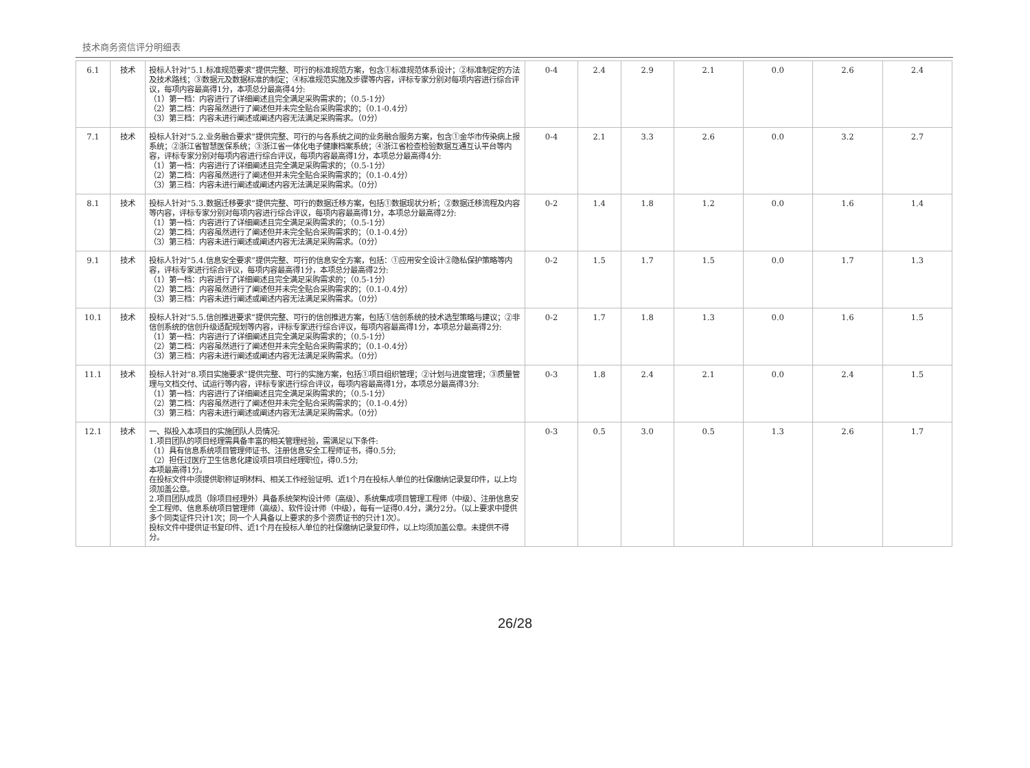技术商务资信评分明细表
| 6.1 | 技术 | 投标人针对“5.1.标准规范要求”提供完整、可行的标准规范方案，包含①标准规范体系设计；②标准制定的方法及技术路线；③数据元及数据标准的制定；④标准规范实施及步骤等内容，评标专家分别对每项内容进行综合评议，每项内容最高得1分，本项总分最高得4分: （1）第一档：内容进行了详细阐述且完全满足采购需求的；（0.5-1分） （2）第二档：内容虽然进行了阐述但并未完全贴合采购需求的；（0.1-0.4分） （3）第三档：内容未进行阐述或阐述内容无法满足采购需求。（0分） | 0-4 | 2.4 | 2.9 | 2.1 | 0.0 | 2.6 | 2.4 |
| 7.1 | 技术 | 投标人针对“5.2.业务融合要求”提供完整、可行的与各系统之间的业务融合服务方案，包含①金华市传染病上报系统；②浙江省智慧医保系统；③浙江省一体化电子健康档案系统；④浙江省检查检验数据互通互认平台等内容，评标专家分别对每项内容进行综合评议，每项内容最高得1分，本项总分最高得4分: （1）第一档：内容进行了详细阐述且完全满足采购需求的；（0.5-1分） （2）第二档：内容虽然进行了阐述但并未完全贴合采购需求的；（0.1-0.4分） （3）第三档：内容未进行阐述或阐述内容无法满足采购需求。（0分） | 0-4 | 2.1 | 3.3 | 2.6 | 0.0 | 3.2 | 2.7 |
| 8.1 | 技术 | 投标人针对“5.3.数据迁移要求”提供完整、可行的数据迁移方案，包括①数据现状分析；②数据迁移流程及内容等内容，评标专家分别对每项内容进行综合评议，每项内容最高得1分，本项总分最高得2分: （1）第一档：内容进行了详细阐述且完全满足采购需求的；（0.5-1分） （2）第二档：内容虽然进行了阐述但并未完全贴合采购需求的；（0.1-0.4分） （3）第三档：内容未进行阐述或阐述内容无法满足采购需求。（0分） | 0-2 | 1.4 | 1.8 | 1.2 | 0.0 | 1.6 | 1.4 |
| 9.1 | 技术 | 投标人针对“5.4.信息安全要求”提供完整、可行的信息安全方案，包括：①应用安全设计②隐私保护策略等内容，评标专家进行综合评议，每项内容最高得1分，本项总分最高得2分: （1）第一档：内容进行了详细阐述且完全满足采购需求的；（0.5-1分） （2）第二档：内容虽然进行了阐述但并未完全贴合采购需求的；（0.1-0.4分） （3）第三档：内容未进行阐述或阐述内容无法满足采购需求。（0分） | 0-2 | 1.5 | 1.7 | 1.5 | 0.0 | 1.7 | 1.3 |
| 10.1 | 技术 | 投标人针对“5.5.信创推进要求”提供完整、可行的信创推进方案，包括①信创系统的技术选型策略与建议；②非信创系统的信创升级适配规划等内容，评标专家进行综合评议，每项内容最高得1分，本项总分最高得2分: （1）第一档：内容进行了详细阐述且完全满足采购需求的；（0.5-1分） （2）第二档：内容虽然进行了阐述但并未完全贴合采购需求的；（0.1-0.4分） （3）第三档：内容未进行阐述或阐述内容无法满足采购需求。（0分） | 0-2 | 1.7 | 1.8 | 1.3 | 0.0 | 1.6 | 1.5 |
| 11.1 | 技术 | 投标人针对“8.项目实施要求”提供完整、可行的实施方案，包括①项目组织管理；②计划与进度管理；③质量管理与文档交付、试运行等内容，评标专家进行综合评议，每项内容最高得1分，本项总分最高得3分: （1）第一档：内容进行了详细阐述且完全满足采购需求的；（0.5-1分） （2）第二档：内容虽然进行了阐述但并未完全贴合采购需求的；（0.1-0.4分） （3）第三档：内容未进行阐述或阐述内容无法满足采购需求。（0分） | 0-3 | 1.8 | 2.4 | 2.1 | 0.0 | 2.4 | 1.5 |
| 12.1 | 技术 | 一、拟投入本项目的实施团队人员情况: 1.项目团队的项目经理需具备丰富的相关管理经验，需满足以下条件: （1）具有信息系统项目管理师证书、注册信息安全工程师证书，得0.5分; （2）担任过医疗卫生信息化建设项目项目经理职位，得0.5分; 本项最高得1分。 在投标文件中须提供职称证明材料、相关工作经验证明、近1个月在投标人单位的社保缴纳记录复印件，以上均须加盖公章。 2.项目团队成员（除项目经理外）具备系统架构设计师（高级）、系统集成项目管理工程师（中级）、注册信息安全工程师、信息系统项目管理师（高级）、软件设计师（中级），每有一证得0.4分，满分2分。（以上要求中提供多个同类证件只计1次；同一个人具备以上要求的多个资质证书的只计1次）。 投标文件中提供证书复印件、近1个月在投标人单位的社保缴纳记录复印件，以上均须加盖公章。未提供不得分。 | 0-3 | 0.5 | 3.0 | 0.5 | 1.3 | 2.6 | 1.7 |
26/28